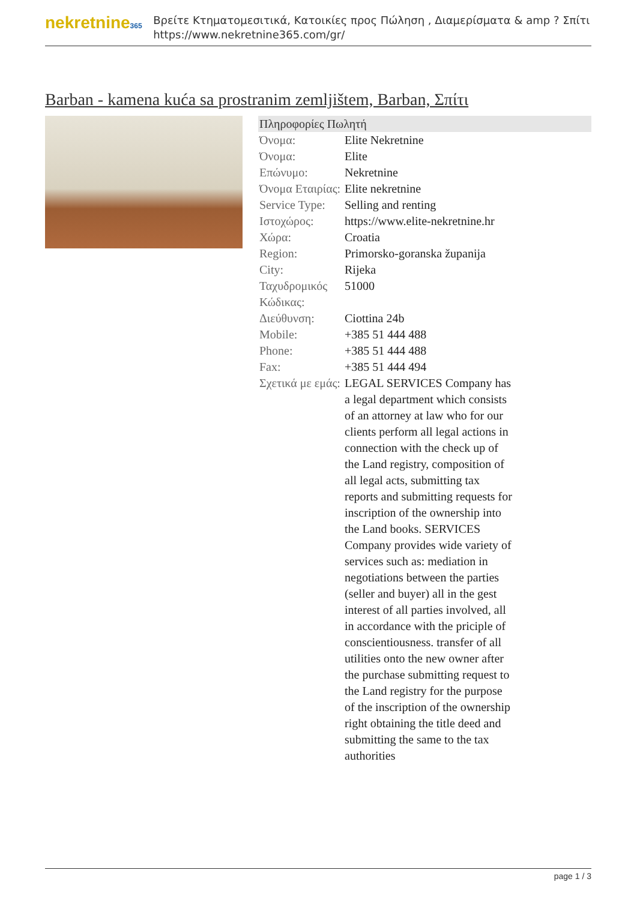nekretnine365
Βρείτε Κτηματομεσιτικά, Κατοικίες προς Πώληση , Διαμερίσματα & amp ? Σπίτι
https://www.nekretnine365.com/gr/
Barban - kamena kuća sa prostranim zemljištem, Barban, Σπίτι
| Πληροφορίες Πωλητή | |
| --- | --- |
| Όνομα: | Elite Nekretnine |
| Όνομα: | Elite |
| Επώνυμο: | Nekretnine |
| Όνομα Εταιρίας: | Elite nekretnine |
| Service Type: | Selling and renting |
| Ιστοχώρος: | https://www.elite-nekretnine.hr |
| Χώρα: | Croatia |
| Region: | Primorsko-goranska županija |
| City: | Rijeka |
| Ταχυδρομικός Κώδικας: | 51000 |
| Διεύθυνση: | Ciottina 24b |
| Mobile: | +385 51 444 488 |
| Phone: | +385 51 444 488 |
| Fax: | +385 51 444 494 |
| Σχετικά με εμάς: | LEGAL SERVICES Company has a legal department which consists of an attorney at law who for our clients perform all legal actions in connection with the check up of the Land registry, composition of all legal acts, submitting tax reports and submitting requests for inscription of the ownership into the Land books. SERVICES Company provides wide variety of services such as: mediation in negotiations between the parties (seller and buyer) all in the gest interest of all parties involved, all in accordance with the priciple of conscientiousness. transfer of all utilities onto the new owner after the purchase submitting request to the Land registry for the purpose of the inscription of the ownership right obtaining the title deed and submitting the same to the tax authorities |
page 1 / 3